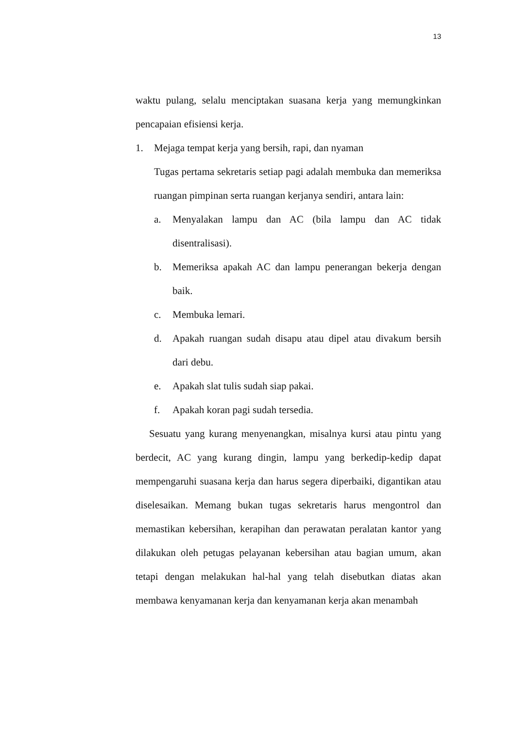13
waktu pulang, selalu menciptakan suasana kerja yang memungkinkan pencapaian efisiensi kerja.
1. Mejaga tempat kerja yang bersih, rapi, dan nyaman
Tugas pertama sekretaris setiap pagi adalah membuka dan memeriksa ruangan pimpinan serta ruangan kerjanya sendiri, antara lain:
a. Menyalakan lampu dan AC (bila lampu dan AC tidak disentralisasi).
b. Memeriksa apakah AC dan lampu penerangan bekerja dengan baik.
c. Membuka lemari.
d. Apakah ruangan sudah disapu atau dipel atau divakum bersih dari debu.
e. Apakah slat tulis sudah siap pakai.
f. Apakah koran pagi sudah tersedia.
Sesuatu yang kurang menyenangkan, misalnya kursi atau pintu yang berdecit, AC yang kurang dingin, lampu yang berkedip-kedip dapat mempengaruhi suasana kerja dan harus segera diperbaiki, digantikan atau diselesaikan. Memang bukan tugas sekretaris harus mengontrol dan memastikan kebersihan, kerapihan dan perawatan peralatan kantor yang dilakukan oleh petugas pelayanan kebersihan atau bagian umum, akan tetapi dengan melakukan hal-hal yang telah disebutkan diatas akan membawa kenyamanan kerja dan kenyamanan kerja akan menambah